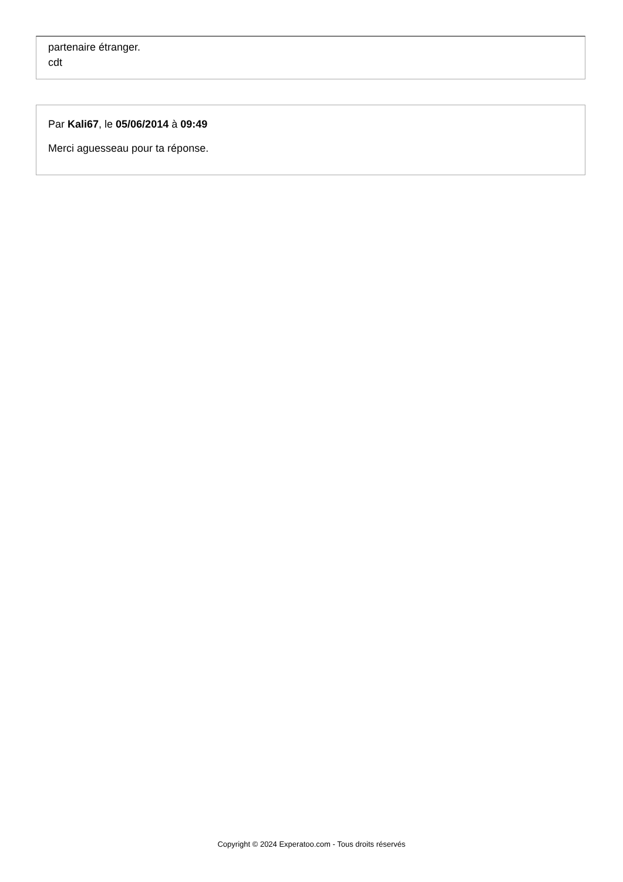partenaire étranger.
cdt
Par Kali67, le 05/06/2014 à 09:49
Merci aguesseau pour ta réponse.
Copyright © 2024 Experatoo.com - Tous droits réservés